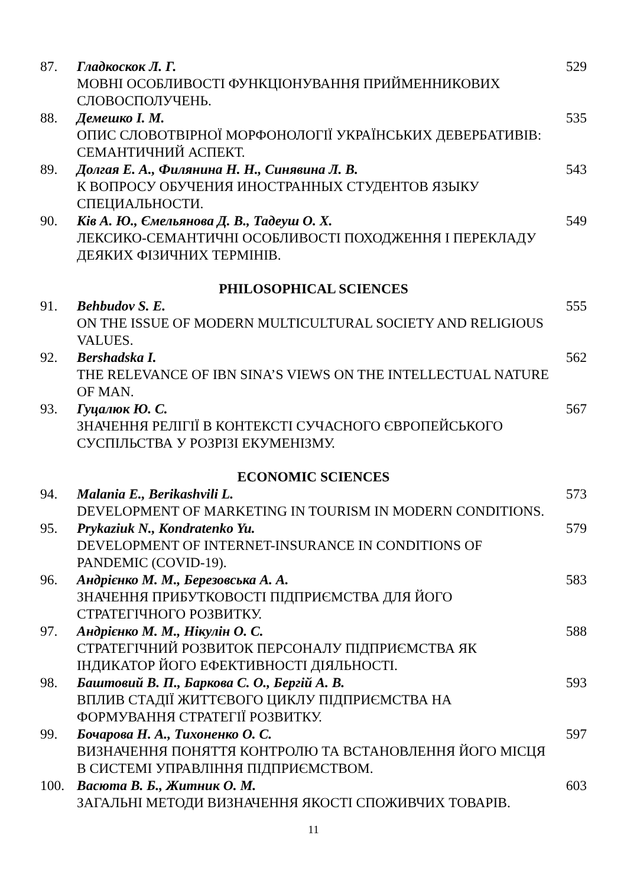| 87. | Гладкоскок Л. Г. МОВНІ ОСОБЛИВОСТІ ФУНКЦІОНУВАННЯ ПРИЙМЕННИКОВИХ СЛОВОСПОЛУЧЕНЬ. | 529 |
| 88. | Демешко І. М. ОПИС СЛОВОТВІРНОЇ МОРФОНОЛОГІЇ УКРАЇНСЬКИХ ДЕВЕРБАТИВІВ: СЕМАНТИЧНИЙ АСПЕКТ. | 535 |
| 89. | Долгая Е. А., Филянина Н. Н., Синявина Л. В. К ВОПРОСУ ОБУЧЕНИЯ ИНОСТРАННЫХ СТУДЕНТОВ ЯЗЫКУ СПЕЦИАЛЬНОСТИ. | 543 |
| 90. | Ків А. Ю., Ємельянова Д. В., Тадеуш О. Х. ЛЕКСИКО-СЕМАНТИЧНІ ОСОБЛИВОСТІ ПОХОДЖЕННЯ І ПЕРЕКЛАДУ ДЕЯКИХ ФІЗИЧНИХ ТЕРМІНІВ. | 549 |
| PHILOSOPHICAL SCIENCES | | |
| 91. | Behbudov S. E. ON THE ISSUE OF MODERN MULTICULTURAL SOCIETY AND RELIGIOUS VALUES. | 555 |
| 92. | Bershadska I. THE RELEVANCE OF IBN SINA’S VIEWS ON THE INTELLECTUAL NATURE OF MAN. | 562 |
| 93. | Гуцалюк Ю. С. ЗНАЧЕННЯ РЕЛІГІЇ В КОНТЕКСТІ СУЧАСНОГО ЄВРОПЕЙСЬКОГО СУСПІЛЬСТВА У РОЗРІЗІ ЕКУМЕНІЗМУ. | 567 |
| ECONOMIC SCIENCES | | |
| 94. | Malania E., Berikashvili L. DEVELOPMENT OF MARKETING IN TOURISM IN MODERN CONDITIONS. | 573 |
| 95. | Prykaziuk N., Kondratenko Yu. DEVELOPMENT OF INTERNET-INSURANCE IN CONDITIONS OF PANDEMIC (COVID-19). | 579 |
| 96. | Андрієнко М. М., Березовська А. А. ЗНАЧЕННЯ ПРИБУТКОВОСТІ ПІДПРИЄМСТВА ДЛЯ ЙОГО СТРАТЕГІЧНОГО РОЗВИТКУ. | 583 |
| 97. | Андрієнко М. М., Нікулін О. С. СТРАТЕГІЧНИЙ РОЗВИТОК ПЕРСОНАЛУ ПІДПРИЄМСТВА ЯК ІНДИКАТОР ЙОГО ЕФЕКТИВНОСТІ ДІЯЛЬНОСТІ. | 588 |
| 98. | Баштовий В. П., Баркова С. О., Бергій А. В. ВПЛИВ СТАДІЇ ЖИТТЄВОГО ЦИКЛУ ПІДПРИЄМСТВА НА ФОРМУВАННЯ СТРАТЕГІЇ РОЗВИТКУ. | 593 |
| 99. | Бочарова Н. А., Тихоненко О. С. ВИЗНАЧЕННЯ ПОНЯТТЯ КОНТРОЛЮ ТА ВСТАНОВЛЕННЯ ЙОГО МІСЦЯ В СИСТЕМІ УПРАВЛІННЯ ПІДПРИЄМСТВОМ. | 597 |
| 100. | Васюта В. Б., Житник О. М. ЗАГАЛЬНІ МЕТОДИ ВИЗНАЧЕННЯ ЯКОСТІ СПОЖИВЧИХ ТОВАРІВ. | 603 |
11